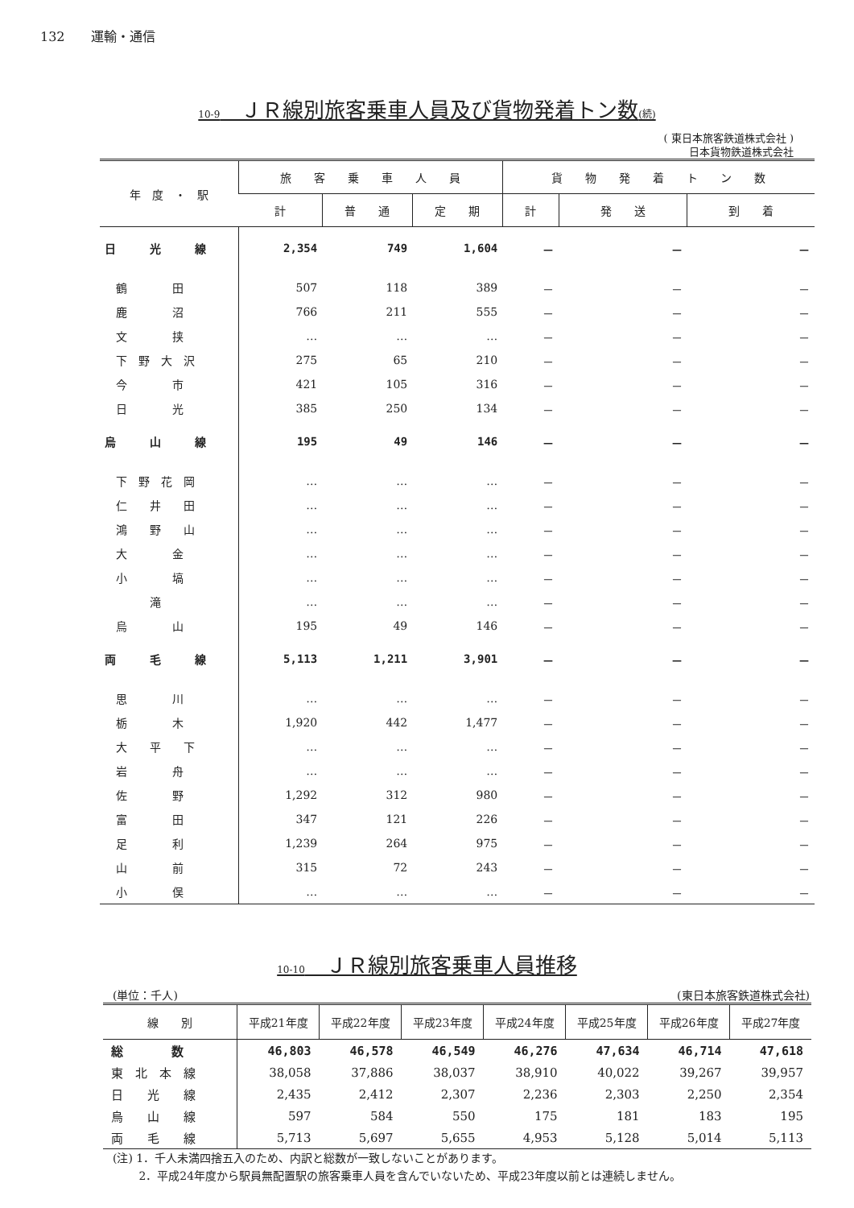132　　運輸・通信
10-9　ＪＲ線別旅客乗車人員及び貨物発着トン数(続)
( 東日本旅客鉄道株式会社 )
日本貨物鉄道株式会社
| 年 度 ・ 駅 | 旅 客 乗 車 人 員 | | | 貨 物 発 着 ト ン 数 | | |
| --- | --- | --- | --- | --- | --- | --- |
| | 計 | 普 通 | 定 期 | 計 | 発 送 | 到 着 |
| 日 光 線 | 2,354 | 749 | 1,604 | － | － | － |
| 鶴 田 | 507 | 118 | 389 | － | － | － |
| 鹿 沼 | 766 | 211 | 555 | － | － | － |
| 文 挟 | … | … | … | － | － | － |
| 下 野 大 沢 | 275 | 65 | 210 | － | － | － |
| 今 市 | 421 | 105 | 316 | － | － | － |
| 日 光 | 385 | 250 | 134 | － | － | － |
| 烏 山 線 | 195 | 49 | 146 | － | － | － |
| 下 野 花 岡 | … | … | … | － | － | － |
| 仁 井 田 | … | … | … | － | － | － |
| 鴻 野 山 | … | … | … | － | － | － |
| 大 金 | … | … | … | － | － | － |
| 小 塙 | … | … | … | － | － | － |
| 滝 | … | … | … | － | － | － |
| 烏 山 | 195 | 49 | 146 | － | － | － |
| 両 毛 線 | 5,113 | 1,211 | 3,901 | － | － | － |
| 思 川 | … | … | … | － | － | － |
| 栃 木 | 1,920 | 442 | 1,477 | － | － | － |
| 大 平 下 | … | … | … | － | － | － |
| 岩 舟 | … | … | … | － | － | － |
| 佐 野 | 1,292 | 312 | 980 | － | － | － |
| 富 田 | 347 | 121 | 226 | － | － | － |
| 足 利 | 1,239 | 264 | 975 | － | － | － |
| 山 前 | 315 | 72 | 243 | － | － | － |
| 小 俣 | … | … | … | － | － | － |
10-10　ＪＲ線別旅客乗車人員推移
(単位：千人) (東日本旅客鉄道株式会社)
| 線 別 | 平成21年度 | 平成22年度 | 平成23年度 | 平成24年度 | 平成25年度 | 平成26年度 | 平成27年度 |
| --- | --- | --- | --- | --- | --- | --- | --- |
| 総 数 | 46,803 | 46,578 | 46,549 | 46,276 | 47,634 | 46,714 | 47,618 |
| 東 北 本 線 | 38,058 | 37,886 | 38,037 | 38,910 | 40,022 | 39,267 | 39,957 |
| 日 光 線 | 2,435 | 2,412 | 2,307 | 2,236 | 2,303 | 2,250 | 2,354 |
| 烏 山 線 | 597 | 584 | 550 | 175 | 181 | 183 | 195 |
| 両 毛 線 | 5,713 | 5,697 | 5,655 | 4,953 | 5,128 | 5,014 | 5,113 |
(注) 1．千人未満四捨五入のため、内訳と総数が一致しないことがあります。
　　 2．平成24年度から駅員無配置駅の旅客乗車人員を含んでいないため、平成23年度以前とは連続しません。